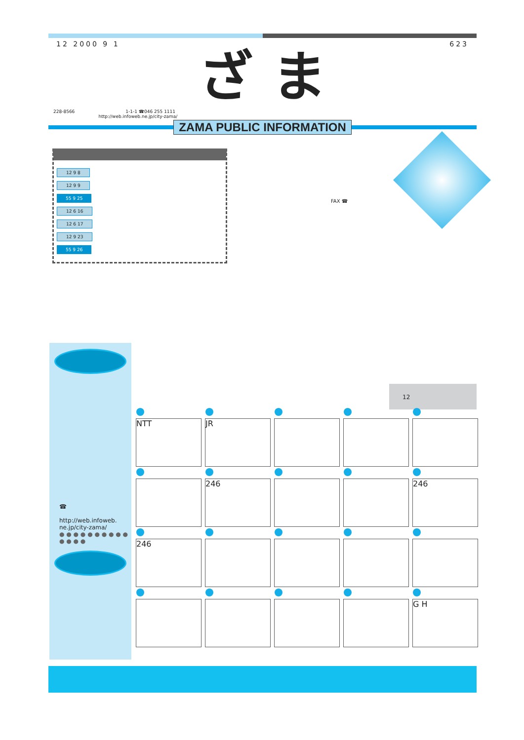12 2000 9 1 623
ざ ま
228-8566 1-1-1 ☎046 255 1111
http://web.infoweb.ne.jp/city-zama/
ZAMA PUBLIC INFORMATION
12 9 8
12 9 9
55 9 25
12 6 16
12 6 17
12 9 23
55 9 26
FAX ☎
☎
http://web.infoweb.
ne.jp/city-zama/
● ● ● ● ● ● ● ● ● ● ● ● ● ●
12
NTT
JR
246
246
246
G H